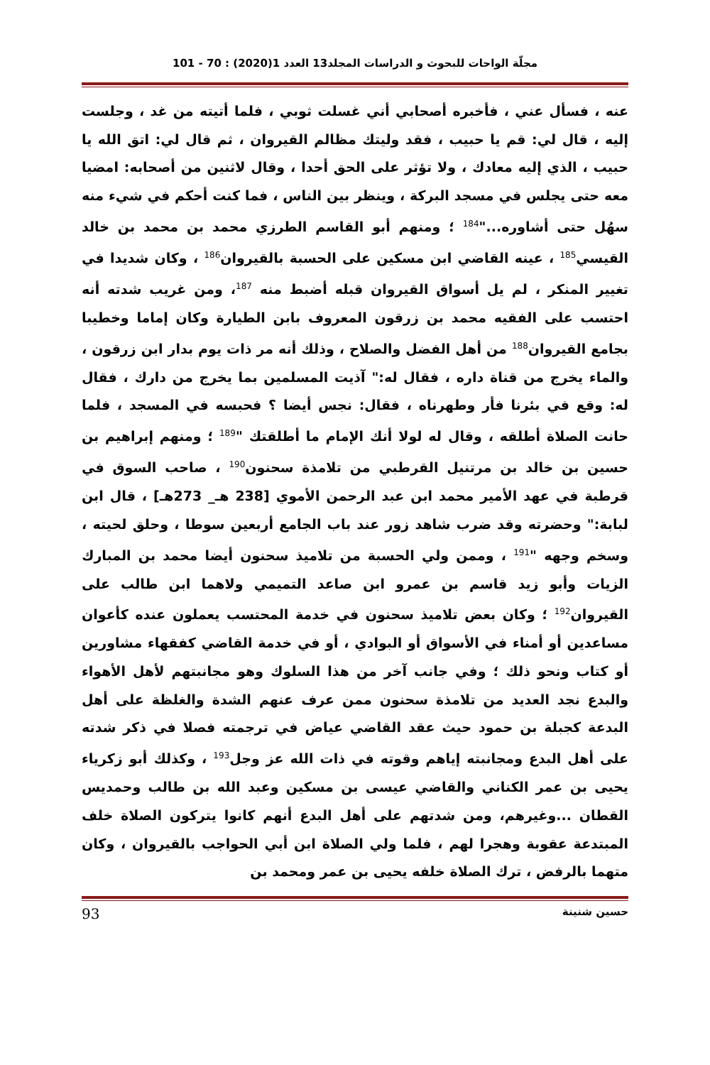مجلّة الواحات للبحوث و الدراسات المجلد13 العدد 1(2020) : 70 - 101
عنه ، فسأل عني ، فأخبره أصحابي أني غسلت ثوبي ، فلما أتيته من غد ، وجلست إليه ، قال لي: قم يا حبيب ، فقد وليتك مظالم القيروان ، ثم قال لي: اتق الله يا حبيب ، الذي إليه معادك ، ولا تؤثر على الحق أحدا ، وقال لاثنين من أصحابه: امضيا معه حتى يجلس في مسجد البركة ، وينظر بين الناس ، فما كنت أحكم في شيء منه سهُل حتى أشاوره..."<sup>184</sup> ؛ ومنهم أبو القاسم الطرزي محمد بن محمد بن خالد القيسي<sup>185</sup> ، عينه القاضي ابن مسكين على الحسبة بالقيروان<sup>186</sup> ، وكان شديدا في تغيير المنكر ، لم يل أسواق القيروان قبله أضبط منه <sup>187</sup>، ومن غريب شدته أنه احتسب على الفقيه محمد بن زرقون المعروف بابن الطيارة وكان إماما وخطيبا بجامع القيروان<sup>188</sup> من أهل الفضل والصلاح ، وذلك أنه مر ذات يوم بدار ابن زرقون ، والماء يخرج من قناة داره ، فقال له:" آذيت المسلمين بما يخرج من دارك ، فقال له: وقع في بئرنا فأر وطهرناه ، فقال: نجس أيضا ؟ فحبسه في المسجد ، فلما حانت الصلاة أطلقه ، وقال له لولا أنك الإمام ما أطلقتك "<sup>189</sup> ؛ ومنهم إبراهيم بن حسين بن خالد بن مرتنيل القرطبي من تلامذة سحنون<sup>190</sup> ، صاحب السوق في قرطبة في عهد الأمير محمد ابن عبد الرحمن الأموي [238 هـ_ 273هـ] ، قال ابن لبابة:" وحضرته وقد ضرب شاهد زور عند باب الجامع أربعين سوطا ، وحلق لحيته ، وسخم وجهه "<sup>191</sup> ، وممن ولي الحسبة من تلاميذ سحنون أيضا محمد بن المبارك الزيات وأبو زيد قاسم بن عمرو ابن صاعد التميمي ولاهما ابن طالب على القيروان<sup>192</sup> ؛ وكان بعض تلاميذ سحنون في خدمة المحتسب يعملون عنده كأعوان مساعدين أو أمناء في الأسواق أو البوادي ، أو في خدمة القاضي كفقهاء مشاورين أو كتاب ونحو ذلك ؛ وفي جانب آخر من هذا السلوك وهو مجانبتهم لأهل الأهواء والبدع نجد العديد من تلامذة سحنون ممن عرف عنهم الشدة والغلظة على أهل البدعة كجبلة بن حمود حيث عقد القاضي عياض في ترجمته فصلا في ذكر شدته على أهل البدع ومجانبته إياهم وقوته في ذات الله عز وجل<sup>193</sup> ، وكذلك أبو زكرياء يحيى بن عمر الكناني والقاضي عيسى بن مسكين وعبد الله بن طالب وحمديس القطان ...وغيرهم، ومن شدتهم على أهل البدع أنهم كانوا يتركون الصلاة خلف المبتدعة عقوبة وهجرا لهم ، فلما ولي الصلاة ابن أبي الحواجب بالقيروان ، وكان متهما بالرفض ، ترك الصلاة خلفه يحيى بن عمر ومحمد بن
حسين شنينة 93